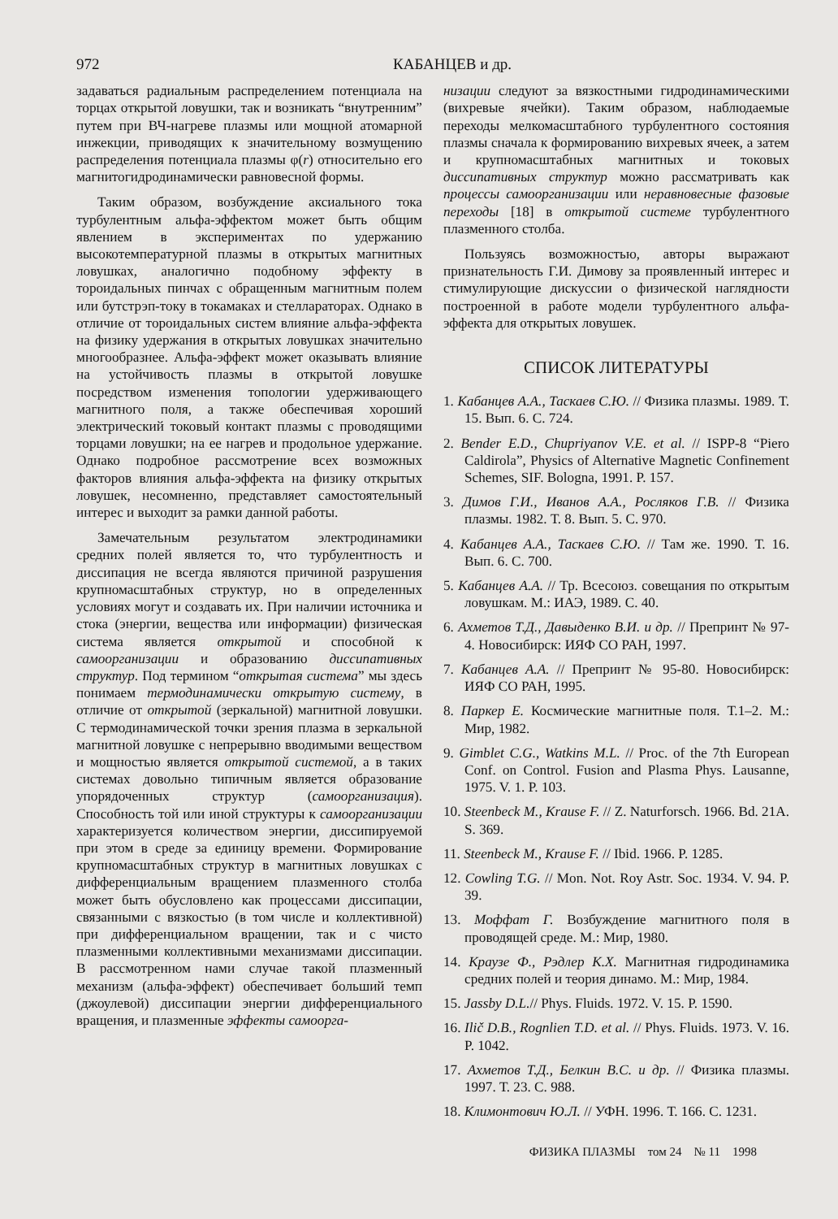972 КАБАНЦЕВ и др.
задаваться радиальным распределением потенциала на торцах открытой ловушки, так и возникать “внутренним” путем при ВЧ-нагреве плазмы или мощной атомарной инжекции, приводящих к значительному возмущению распределения потенциала плазмы φ(r) относительно его магнитогидродинамически равновесной формы.
Таким образом, возбуждение аксиального тока турбулентным альфа-эффектом может быть общим явлением в экспериментах по удержанию высокотемпературной плазмы в открытых магнитных ловушках, аналогично подобному эффекту в тороидальных пинчах с обращенным магнитным полем или бутстрэп-току в токамаках и стеллараторах. Однако в отличие от тороидальных систем влияние альфа-эффекта на физику удержания в открытых ловушках значительно многообразнее. Альфа-эффект может оказывать влияние на устойчивость плазмы в открытой ловушке посредством изменения топологии удерживающего магнитного поля, а также обеспечивая хороший электрический токовый контакт плазмы с проводящими торцами ловушки; на ее нагрев и продольное удержание. Однако подробное рассмотрение всех возможных факторов влияния альфа-эффекта на физику открытых ловушек, несомненно, представляет самостоятельный интерес и выходит за рамки данной работы.
Замечательным результатом электродинамики средних полей является то, что турбулентность и диссипация не всегда являются причиной разрушения крупномасштабных структур, но в определенных условиях могут и создавать их. При наличии источника и стока (энергии, вещества или информации) физическая система является открытой и способной к самоорганизации и образованию диссипативных структур. Под термином “открытая система” мы здесь понимаем термодинамически открытую систему, в отличие от открытой (зеркальной) магнитной ловушки. С термодинамической точки зрения плазма в зеркальной магнитной ловушке с непрерывно вводимыми веществом и мощностью является открытой системой, а в таких системах довольно типичным является образование упорядоченных структур (самоорганизация). Способность той или иной структуры к самоорганизации характеризуется количеством энергии, диссипируемой при этом в среде за единицу времени. Формирование крупномасштабных структур в магнитных ловушках с дифференциальным вращением плазменного столба может быть обусловлено как процессами диссипации, связанными с вязкостью (в том числе и коллективной) при дифференциальном вращении, так и с чисто плазменными коллективными механизмами диссипации. В рассмотренном нами случае такой плазменный механизм (альфа-эффект) обеспечивает больший темп (джоулевой) диссипации энергии дифференциального вращения, и плазменные эффекты самоорга-
низации следуют за вязкостными гидродинамическими (вихревые ячейки). Таким образом, наблюдаемые переходы мелкомасштабного турбулентного состояния плазмы сначала к формированию вихревых ячеек, а затем и крупномасштабных магнитных и токовых диссипативных структур можно рассматривать как процессы самоорганизации или неравновесные фазовые переходы [18] в открытой системе турбулентного плазменного столба.
Пользуясь возможностью, авторы выражают признательность Г.И. Димову за проявленный интерес и стимулирующие дискуссии о физической наглядности построенной в работе модели турбулентного альфа-эффекта для открытых ловушек.
СПИСОК ЛИТЕРАТУРЫ
1. Кабанцев А.А., Таскаев С.Ю. // Физика плазмы. 1989. Т. 15. Вып. 6. С. 724.
2. Bender E.D., Chupriyanov V.E. et al. // ISPP-8 “Piero Caldirola”, Physics of Alternative Magnetic Confinement Schemes, SIF. Bologna, 1991. P. 157.
3. Димов Г.И., Иванов А.А., Росляков Г.В. // Физика плазмы. 1982. Т. 8. Вып. 5. С. 970.
4. Кабанцев А.А., Таскаев С.Ю. // Там же. 1990. Т. 16. Вып. 6. С. 700.
5. Кабанцев А.А. // Тр. Всесоюз. совещания по открытым ловушкам. М.: ИАЭ, 1989. С. 40.
6. Ахметов Т.Д., Давыденко В.И. и др. // Препринт № 97-4. Новосибирск: ИЯФ СО РАН, 1997.
7. Кабанцев А.А. // Препринт № 95-80. Новосибирск: ИЯФ СО РАН, 1995.
8. Паркер Е. Космические магнитные поля. Т.1–2. М.: Мир, 1982.
9. Gimblet C.G., Watkins M.L. // Proc. of the 7th European Conf. on Control. Fusion and Plasma Phys. Lausanne, 1975. V. 1. P. 103.
10. Steenbeck M., Krause F. // Z. Naturforsch. 1966. Bd. 21A. S. 369.
11. Steenbeck M., Krause F. // Ibid. 1966. P. 1285.
12. Cowling T.G. // Mon. Not. Roy Astr. Soc. 1934. V. 94. P. 39.
13. Моффат Г. Возбуждение магнитного поля в проводящей среде. М.: Мир, 1980.
14. Краузе Ф., Рэдлер К.Х. Магнитная гидродинамика средних полей и теория динамо. М.: Мир, 1984.
15. Jassby D.L.// Phys. Fluids. 1972. V. 15. P. 1590.
16. Ilič D.B., Rognlien T.D. et al. // Phys. Fluids. 1973. V. 16. P. 1042.
17. Ахметов Т.Д., Белкин В.С. и др. // Физика плазмы. 1997. Т. 23. С. 988.
18. Климонтович Ю.Л. // УФН. 1996. Т. 166. С. 1231.
ФИЗИКА ПЛАЗМЫ том 24 № 11 1998